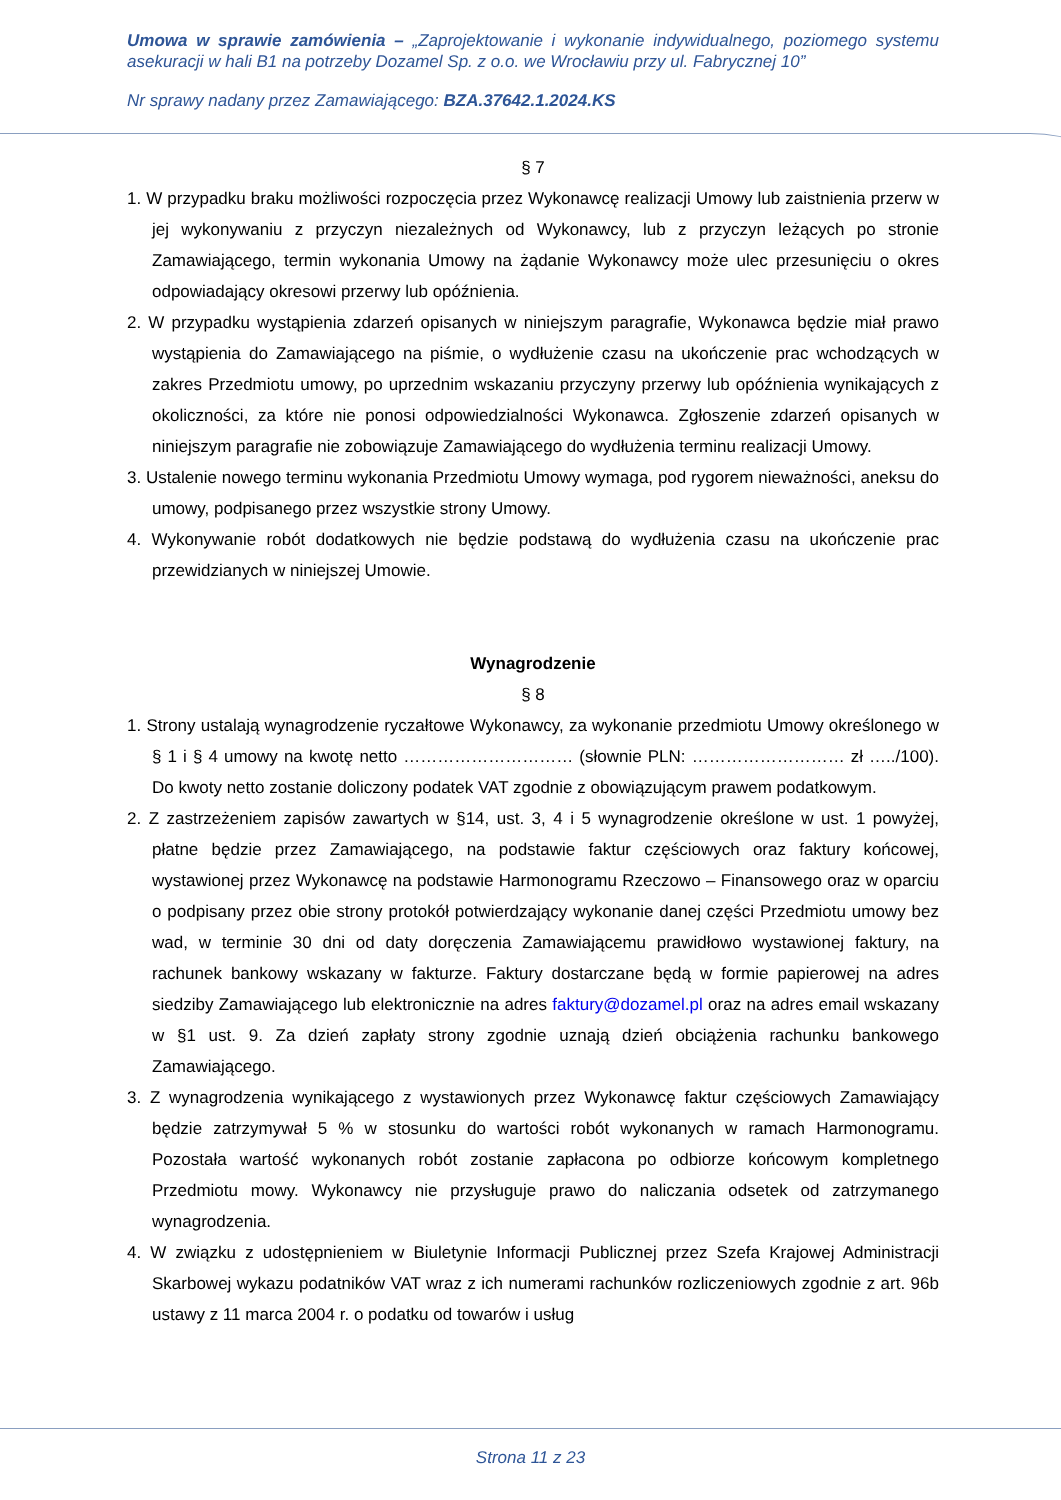Umowa w sprawie zamówienia – „Zaprojektowanie i wykonanie indywidualnego, poziomego systemu asekuracji w hali B1 na potrzeby Dozamel Sp. z o.o. we Wrocławiu przy ul. Fabrycznej 10”
Nr sprawy nadany przez Zamawiającego: BZA.37642.1.2024.KS
§ 7
1. W przypadku braku możliwości rozpoczęcia przez Wykonawcę realizacji Umowy lub zaistnienia przerw w jej wykonywaniu z przyczyn niezależnych od Wykonawcy, lub z przyczyn leżących po stronie Zamawiającego, termin wykonania Umowy na żądanie Wykonawcy może ulec przesunięciu o okres odpowiadający okresowi przerwy lub opóźnienia.
2. W przypadku wystąpienia zdarzeń opisanych w niniejszym paragrafie, Wykonawca będzie miał prawo wystąpienia do Zamawiającego na piśmie, o wydłużenie czasu na ukończenie prac wchodzących w zakres Przedmiotu umowy, po uprzednim wskazaniu przyczyny przerwy lub opóźnienia wynikających z okoliczności, za które nie ponosi odpowiedzialności Wykonawca. Zgłoszenie zdarzeń opisanych w niniejszym paragrafie nie zobowiązuje Zamawiającego do wydłużenia terminu realizacji Umowy.
3. Ustalenie nowego terminu wykonania Przedmiotu Umowy wymaga, pod rygorem nieważności, aneksu do umowy, podpisanego przez wszystkie strony Umowy.
4. Wykonywanie robót dodatkowych nie będzie podstawą do wydłużenia czasu na ukończenie prac przewidzianych w niniejszej Umowie.
Wynagrodzenie
§ 8
1. Strony ustalają wynagrodzenie ryczałtowe Wykonawcy, za wykonanie przedmiotu Umowy określonego w § 1 i § 4 umowy na kwotę netto ………………………… (słownie PLN: ……………………… zł …../100). Do kwoty netto zostanie doliczony podatek VAT zgodnie z obowiązującym prawem podatkowym.
2. Z zastrzeżeniem zapisów zawartych w §14, ust. 3, 4 i 5 wynagrodzenie określone w ust. 1 powyżej, płatne będzie przez Zamawiającego, na podstawie faktur częściowych oraz faktury końcowej, wystawionej przez Wykonawcę na podstawie Harmonogramu Rzeczowo – Finansowego oraz w oparciu o podpisany przez obie strony protokół potwierdzający wykonanie danej części Przedmiotu umowy bez wad, w terminie 30 dni od daty doręczenia Zamawiającemu prawidłowo wystawionej faktury, na rachunek bankowy wskazany w fakturze. Faktury dostarczane będą w formie papierowej na adres siedziby Zamawiającego lub elektronicznie na adres faktury@dozamel.pl oraz na adres email wskazany w §1 ust. 9. Za dzień zapłaty strony zgodnie uznają dzień obciążenia rachunku bankowego Zamawiającego.
3. Z wynagrodzenia wynikającego z wystawionych przez Wykonawcę faktur częściowych Zamawiający będzie zatrzymywał 5 % w stosunku do wartości robót wykonanych w ramach Harmonogramu. Pozostała wartość wykonanych robót zostanie zapłacona po odbiorze końcowym kompletnego Przedmiotu mowy. Wykonawcy nie przysługuje prawo do naliczania odsetek od zatrzymanego wynagrodzenia.
4. W związku z udostępnieniem w Biuletynie Informacji Publicznej przez Szefa Krajowej Administracji Skarbowej wykazu podatników VAT wraz z ich numerami rachunków rozliczeniowych zgodnie z art. 96b ustawy z 11 marca 2004 r. o podatku od towarów i usług
Strona 11 z 23